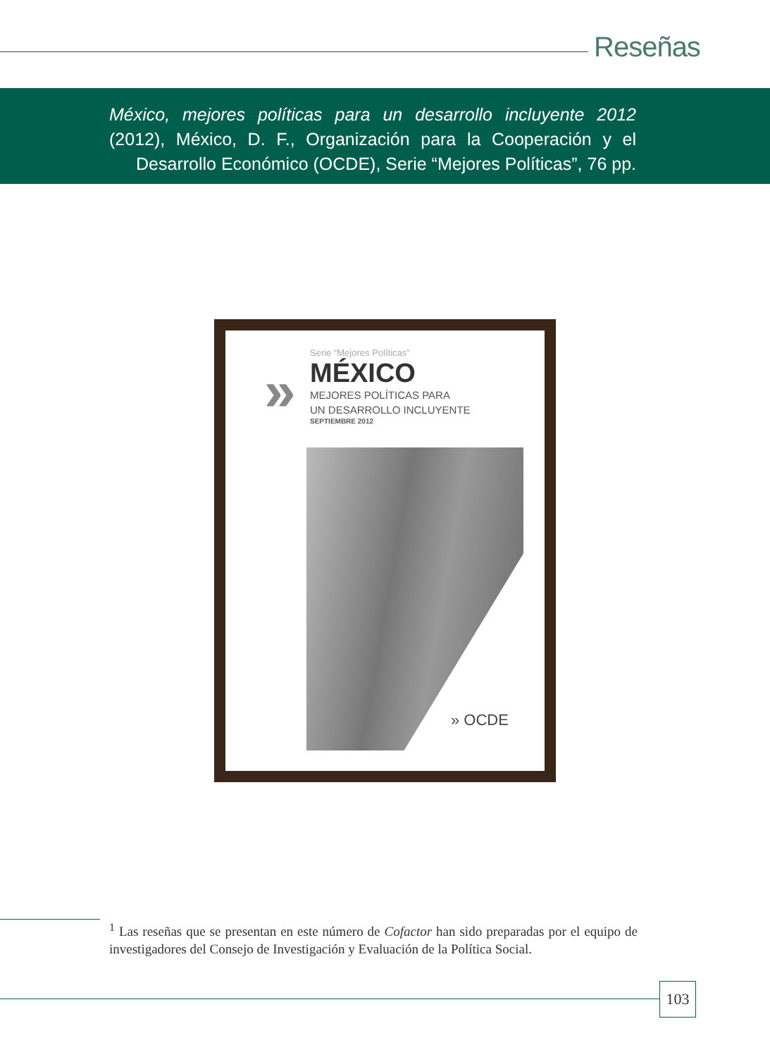Reseñas
México, mejores políticas para un desarrollo incluyente 2012 (2012), México, D. F., Organización para la Cooperación y el Desarrollo Económico (OCDE), Serie “Mejores Políticas”, 76 pp.
»
Serie “Mejores Políticas”
MÉXICO
MEJORES POLÍTICAS PARA
UN DESARROLLO INCLUYENTE
SEPTIEMBRE 2012
» OCDE
<sup>1</sup> Las reseñas que se presentan en este número de Cofactor han sido preparadas por el equipo de investigadores del Consejo de Investigación y Evaluación de la Política Social.
103